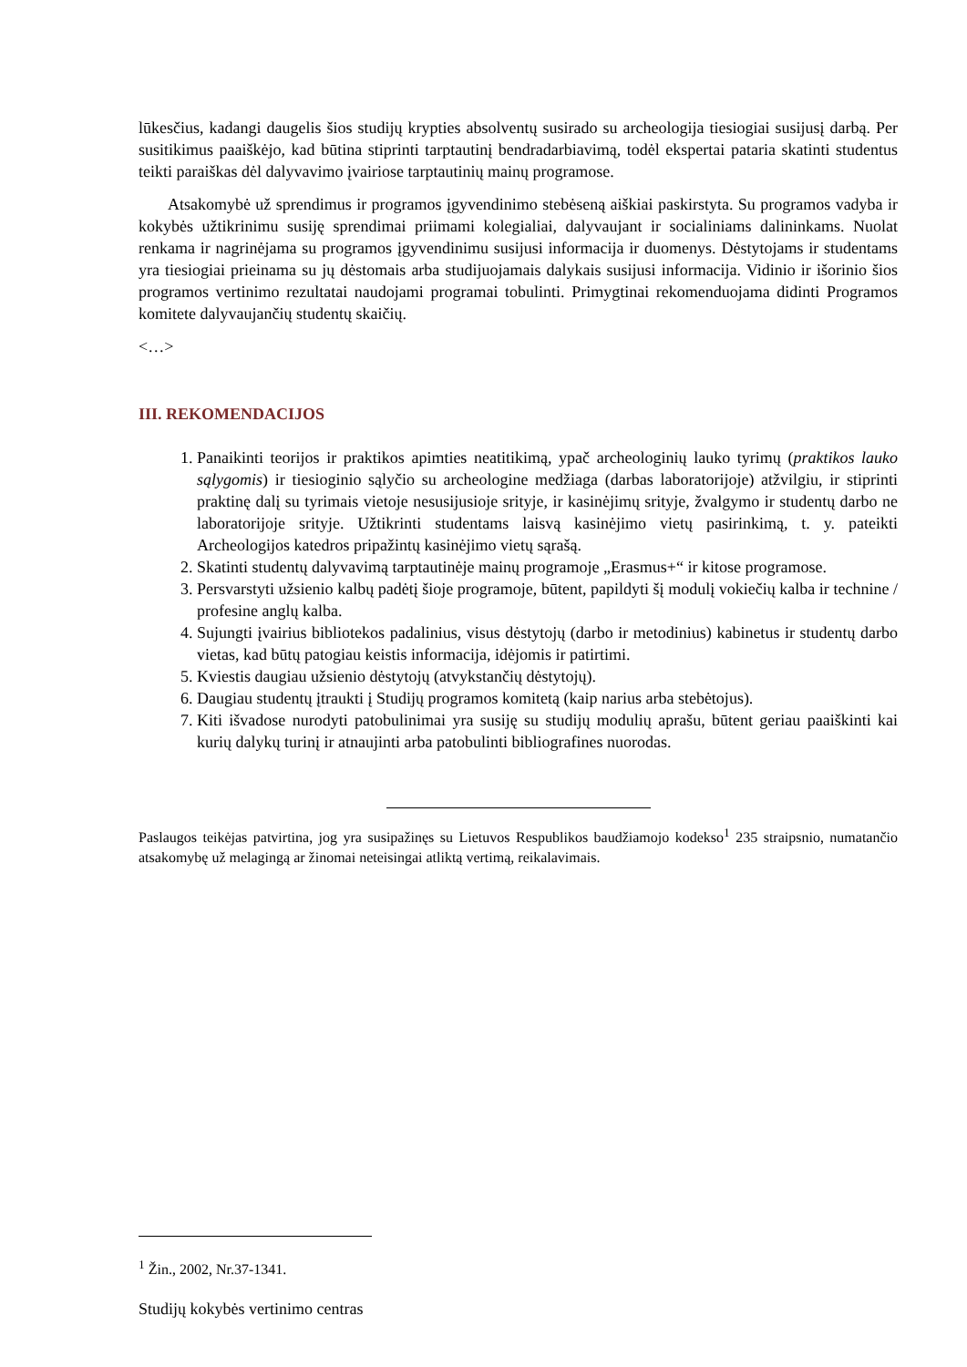lūkesčius, kadangi daugelis šios studijų krypties absolventų susirado su archeologija tiesiogiai susijusį darbą. Per susitikimus paaiškėjo, kad būtina stiprinti tarptautinį bendradarbiavimą, todėl ekspertai pataria skatinti studentus teikti paraiškas dėl dalyvavimo įvairiose tarptautinių mainų programose.
Atsakomybė už sprendimus ir programos įgyvendinimo stebėseną aiškiai paskirstyta. Su programos vadyba ir kokybės užtikrinimu susiję sprendimai priimami kolegialiai, dalyvaujant ir socialiniams dalininkams. Nuolat renkama ir nagrinėjama su programos įgyvendinimu susijusi informacija ir duomenys. Dėstytojams ir studentams yra tiesiogiai prieinama su jų dėstomais arba studijuojamais dalykais susijusi informacija. Vidinio ir išorinio šios programos vertinimo rezultatai naudojami programai tobulinti. Primygtinai rekomenduojama didinti Programos komitete dalyvaujančių studentų skaičių.
<…>
III. REKOMENDACIJOS
1. Panaikinti teorijos ir praktikos apimties neatitikimą, ypač archeologinių lauko tyrimų (praktikos lauko sąlygomis) ir tiesioginio sąlyčio su archeologine medžiaga (darbas laboratorijoje) atžvilgiu, ir stiprinti praktinę dalį su tyrimais vietoje nesusijusioje srityje, ir kasinėjimų srityje, žvalgymo ir studentų darbo ne laboratorijoje srityje. Užtikrinti studentams laisvą kasinėjimo vietų pasirinkimą, t. y. pateikti Archeologijos katedros pripažintų kasinėjimo vietų sąrašą.
2. Skatinti studentų dalyvavimą tarptautinėje mainų programoje „Erasmus+“ ir kitose programose.
3. Persvarstyti užsienio kalbų padėtį šioje programoje, būtent, papildyti šį modulį vokiečių kalba ir technine / profesine anglų kalba.
4. Sujungti įvairius bibliotekos padalinius, visus dėstytojų (darbo ir metodinius) kabinetus ir studentų darbo vietas, kad būtų patogiau keistis informacija, idėjomis ir patirtimi.
5. Kviestis daugiau užsienio dėstytojų (atvykstančių dėstytojų).
6. Daugiau studentų įtraukti į Studijų programos komitetą (kaip narius arba stebėtojus).
7. Kiti išvadose nurodyti patobulinimai yra susiję su studijų modulių aprašu, būtent geriau paaiškinti kai kurių dalykų turinį ir atnaujinti arba patobulinti bibliografines nuorodas.
Paslaugos teikėjas patvirtina, jog yra susipažinęs su Lietuvos Respublikos baudžiamojo kodekso<sup>1</sup> 235 straipsnio, numatančio atsakomybę už melagingą ar žinomai neteisingai atliktą vertimą, reikalavimais.
<sup>1</sup> Žin., 2002, Nr.37-1341.
Studijų kokybės vertinimo centras